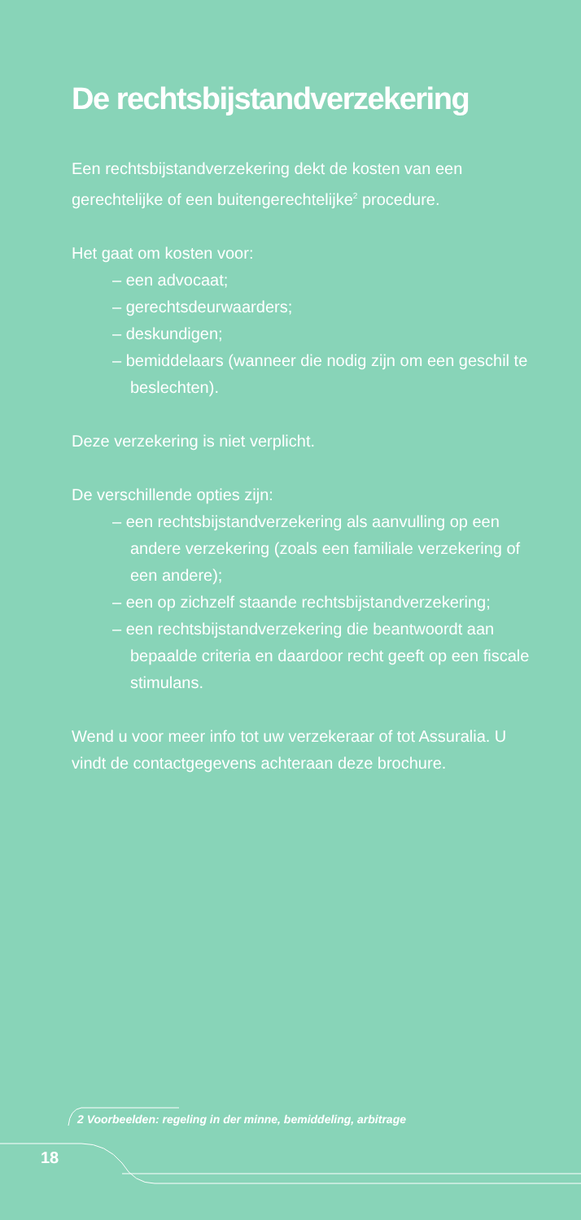De rechtsbijstandverzekering
Een rechtsbijstandverzekering dekt de kosten van een gerechtelijke of een buitengerechtelijke<sup>2</sup> procedure.
Het gaat om kosten voor:
– een advocaat;
– gerechtsdeurwaarders;
– deskundigen;
– bemiddelaars (wanneer die nodig zijn om een geschil te beslechten).
Deze verzekering is niet verplicht.
De verschillende opties zijn:
– een rechtsbijstandverzekering als aanvulling op een andere verzekering (zoals een familiale verzekering of een andere);
– een op zichzelf staande rechtsbijstandverzekering;
– een rechtsbijstandverzekering die beantwoordt aan bepaalde criteria en daardoor recht geeft op een fiscale stimulans.
Wend u voor meer info tot uw verzekeraar of tot Assuralia. U vindt de contactgegevens achteraan deze brochure.
2 Voorbeelden: regeling in der minne, bemiddeling, arbitrage
18